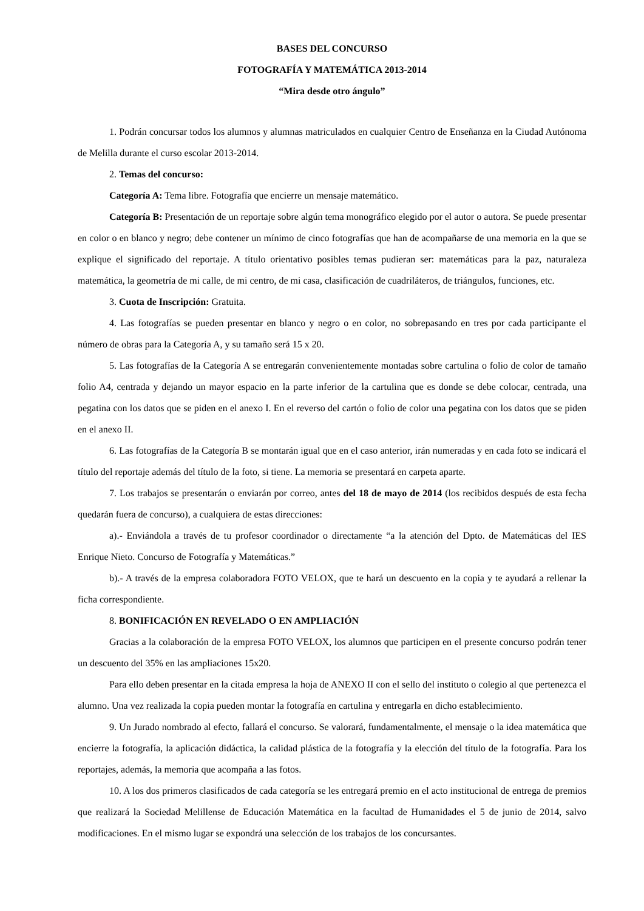BASES DEL CONCURSO
FOTOGRAFÍA Y MATEMÁTICA 2013-2014
“Mira desde otro ángulo”
1. Podrán concursar todos los alumnos y alumnas matriculados en cualquier Centro de Enseñanza en la Ciudad Autónoma de Melilla durante el curso escolar 2013-2014.
2. Temas del concurso:
Categoría A: Tema libre. Fotografía que encierre un mensaje matemático.
Categoría B: Presentación de un reportaje sobre algún tema monográfico elegido por el autor o autora. Se puede presentar en color o en blanco y negro; debe contener un mínimo de cinco fotografías que han de acompañarse de una memoria en la que se explique el significado del reportaje. A título orientativo posibles temas pudieran ser: matemáticas para la paz, naturaleza matemática, la geometría de mi calle, de mi centro, de mi casa, clasificación de cuadriláteros, de triángulos, funciones, etc.
3. Cuota de Inscripción: Gratuita.
4. Las fotografías se pueden presentar en blanco y negro o en color, no sobrepasando en tres por cada participante el número de obras para la Categoría A, y su tamaño será 15 x 20.
5. Las fotografías de la Categoría A se entregarán convenientemente montadas sobre cartulina o folio de color de tamaño folio A4, centrada y dejando un mayor espacio en la parte inferior de la cartulina que es donde se debe colocar, centrada, una pegatina con los datos que se piden en el anexo I. En el reverso del cartón o folio de color una pegatina con los datos que se piden en el anexo II.
6. Las fotografías de la Categoría B se montarán igual que en el caso anterior, irán numeradas y en cada foto se indicará el título del reportaje además del título de la foto, si tiene. La memoria se presentará en carpeta aparte.
7. Los trabajos se presentarán o enviarán por correo, antes del 18 de mayo de 2014 (los recibidos después de esta fecha quedarán fuera de concurso), a cualquiera de estas direcciones:
a).- Enviándola a través de tu profesor coordinador o directamente “a la atención del Dpto. de Matemáticas del IES Enrique Nieto. Concurso de Fotografía y Matemáticas.”
b).- A través de la empresa colaboradora FOTO VELOX, que te hará un descuento en la copia y te ayudará a rellenar la ficha correspondiente.
8. BONIFICACIÓN EN REVELADO O EN AMPLIACIÓN
Gracias a la colaboración de la empresa FOTO VELOX, los alumnos que participen en el presente concurso podrán tener un descuento del 35% en las ampliaciones 15x20.
Para ello deben presentar en la citada empresa la hoja de ANEXO II con el sello del instituto o colegio al que pertenezca el alumno. Una vez realizada la copia pueden montar la fotografía en cartulina y entregarla en dicho establecimiento.
9. Un Jurado nombrado al efecto, fallará el concurso. Se valorará, fundamentalmente, el mensaje o la idea matemática que encierre la fotografía, la aplicación didáctica, la calidad plástica de la fotografía y la elección del título de la fotografía. Para los reportajes, además, la memoria que acompaña a las fotos.
10. A los dos primeros clasificados de cada categoría se les entregará premio en el acto institucional de entrega de premios que realizará la Sociedad Melillense de Educación Matemática en la facultad de Humanidades el 5 de junio de 2014, salvo modificaciones. En el mismo lugar se expondrá una selección de los trabajos de los concursantes.